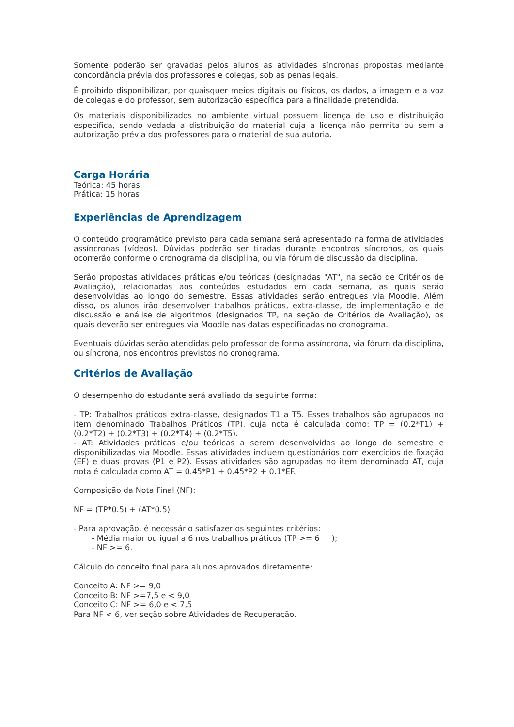Somente poderão ser gravadas pelos alunos as atividades síncronas propostas mediante concordância prévia dos professores e colegas, sob as penas legais.
É proibido disponibilizar, por quaisquer meios digitais ou físicos, os dados, a imagem e a voz de colegas e do professor, sem autorização específica para a finalidade pretendida.
Os materiais disponibilizados no ambiente virtual possuem licença de uso e distribuição específica, sendo vedada a distribuição do material cuja a licença não permita ou sem a autorização prévia dos professores para o material de sua autoria.
Carga Horária
Teórica: 45 horas
Prática: 15 horas
Experiências de Aprendizagem
O conteúdo programático previsto para cada semana será apresentado na forma de atividades assíncronas (vídeos). Dúvidas poderão ser tiradas durante encontros síncronos, os quais ocorrerão conforme o cronograma da disciplina, ou via fórum de discussão da disciplina.
Serão propostas atividades práticas e/ou teóricas (designadas "AT", na seção de Critérios de Avaliação), relacionadas aos conteúdos estudados em cada semana, as quais serão desenvolvidas ao longo do semestre. Essas atividades serão entregues via Moodle. Além disso, os alunos irão desenvolver trabalhos práticos, extra-classe, de implementação e de discussão e análise de algoritmos (designados TP, na seção de Critérios de Avaliação), os quais deverão ser entregues via Moodle nas datas especificadas no cronograma.
Eventuais dúvidas serão atendidas pelo professor de forma assíncrona, via fórum da disciplina, ou síncrona, nos encontros previstos no cronograma.
Critérios de Avaliação
O desempenho do estudante será avaliado da seguinte forma:
- TP: Trabalhos práticos extra-classe, designados T1 a T5. Esses trabalhos são agrupados no item denominado Trabalhos Práticos (TP), cuja nota é calculada como: TP = (0.2*T1) + (0.2*T2) + (0.2*T3) + (0.2*T4) + (0.2*T5).
- AT: Atividades práticas e/ou teóricas a serem desenvolvidas ao longo do semestre e disponibilizadas via Moodle. Essas atividades incluem questionários com exercícios de fixação (EF) e duas provas (P1 e P2). Essas atividades são agrupadas no item denominado AT, cuja nota é calculada como AT = 0.45*P1 + 0.45*P2 + 0.1*EF.
Composição da Nota Final (NF):
NF = (TP*0.5) + (AT*0.5)
- Para aprovação, é necessário satisfazer os seguintes critérios:
- Média maior ou igual a 6 nos trabalhos práticos (TP >= 6 );
- NF >= 6.
Cálculo do conceito final para alunos aprovados diretamente:
Conceito A: NF >= 9,0
Conceito B: NF >=7,5 e < 9,0
Conceito C: NF >= 6,0 e < 7,5
Para NF < 6, ver seção sobre Atividades de Recuperação.